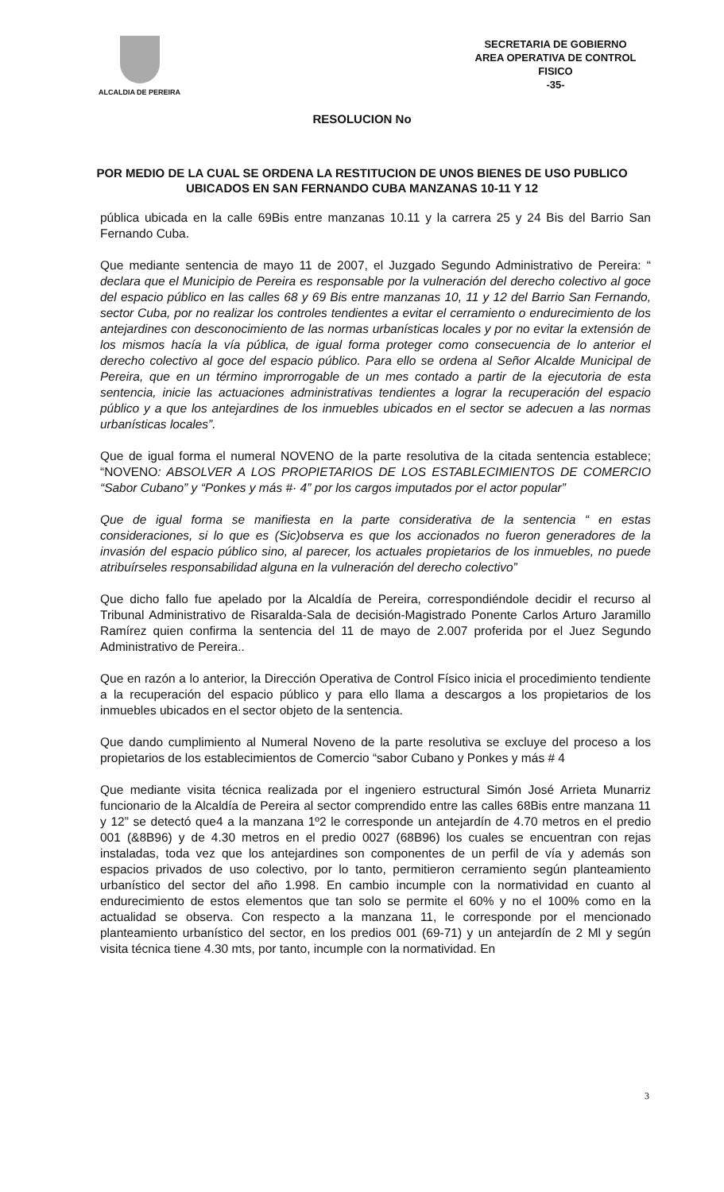ALCALDIA DE PEREIRA
SECRETARIA DE GOBIERNO
AREA OPERATIVA DE CONTROL
FISICO
-35-
RESOLUCION No
POR MEDIO DE LA CUAL SE ORDENA LA RESTITUCION DE UNOS BIENES DE USO PUBLICO UBICADOS EN SAN FERNANDO CUBA MANZANAS 10-11 Y 12
pública ubicada en la calle 69Bis entre manzanas 10.11 y la carrera 25 y 24 Bis del Barrio San Fernando Cuba.
Que mediante sentencia de mayo 11 de 2007, el Juzgado Segundo Administrativo de Pereira: “ declara que el Municipio de Pereira es responsable por la vulneración del derecho colectivo al goce del espacio público en las calles 68 y 69 Bis entre manzanas 10, 11 y 12 del Barrio San Fernando, sector Cuba, por no realizar los controles tendientes a evitar el cerramiento o endurecimiento de los antejardines con desconocimiento de las normas urbanísticas locales y por no evitar la extensión de los mismos hacía la vía pública, de igual forma proteger como consecuencia de lo anterior el derecho colectivo al goce del espacio público. Para ello se ordena al Señor Alcalde Municipal de Pereira, que en un término improrrogable de un mes contado a partir de la ejecutoria de esta sentencia, inicie las actuaciones administrativas tendientes a lograr la recuperación del espacio público y a que los antejardines de los inmuebles ubicados en el sector se adecuen a las normas urbanísticas locales”.
Que de igual forma el numeral NOVENO de la parte resolutiva de la citada sentencia establece; “NOVENO: ABSOLVER A LOS PROPIETARIOS DE LOS ESTABLECIMIENTOS DE COMERCIO “Sabor Cubano” y “Ponkes y más #· 4” por los cargos imputados por el actor popular”
Que de igual forma se manifiesta en la parte considerativa de la sentencia “ en estas consideraciones, si lo que es (Sic)observa es que los accionados no fueron generadores de la invasión del espacio público sino, al parecer, los actuales propietarios de los inmuebles, no puede atribuírseles responsabilidad alguna en la vulneración del derecho colectivo”
Que dicho fallo fue apelado por la Alcaldía de Pereira, correspondiéndole decidir el recurso al Tribunal Administrativo de Risaralda-Sala de decisión-Magistrado Ponente Carlos Arturo Jaramillo Ramírez quien confirma la sentencia del 11 de mayo de 2.007 proferida por el Juez Segundo Administrativo de Pereira..
Que en razón a lo anterior, la Dirección Operativa de Control Físico inicia el procedimiento tendiente a la recuperación del espacio público y para ello llama a descargos a los propietarios de los inmuebles ubicados en el sector objeto de la sentencia.
Que dando cumplimiento al Numeral Noveno de la parte resolutiva se excluye del proceso a los propietarios de los establecimientos de Comercio “sabor Cubano y Ponkes y más # 4
Que mediante visita técnica realizada por el ingeniero estructural Simón José Arrieta Munarriz funcionario de la Alcaldía de Pereira al sector comprendido entre las calles 68Bis entre manzana 11 y 12” se detectó que4 a la manzana 1º2 le corresponde un antejardín de 4.70 metros en el predio 001 (&8B96) y de 4.30 metros en el predio 0027 (68B96) los cuales se encuentran con rejas instaladas, toda vez que los antejardines son componentes de un perfil de vía y además son espacios privados de uso colectivo, por lo tanto, permitieron cerramiento según planteamiento urbanístico del sector del año 1.998. En cambio incumple con la normatividad en cuanto al endurecimiento de estos elementos que tan solo se permite el 60% y no el 100% como en la actualidad se observa. Con respecto a la manzana 11, le corresponde por el mencionado planteamiento urbanístico del sector, en los predios 001 (69-71) y un antejardín de 2 Ml y según visita técnica tiene 4.30 mts, por tanto, incumple con la normatividad. En
3